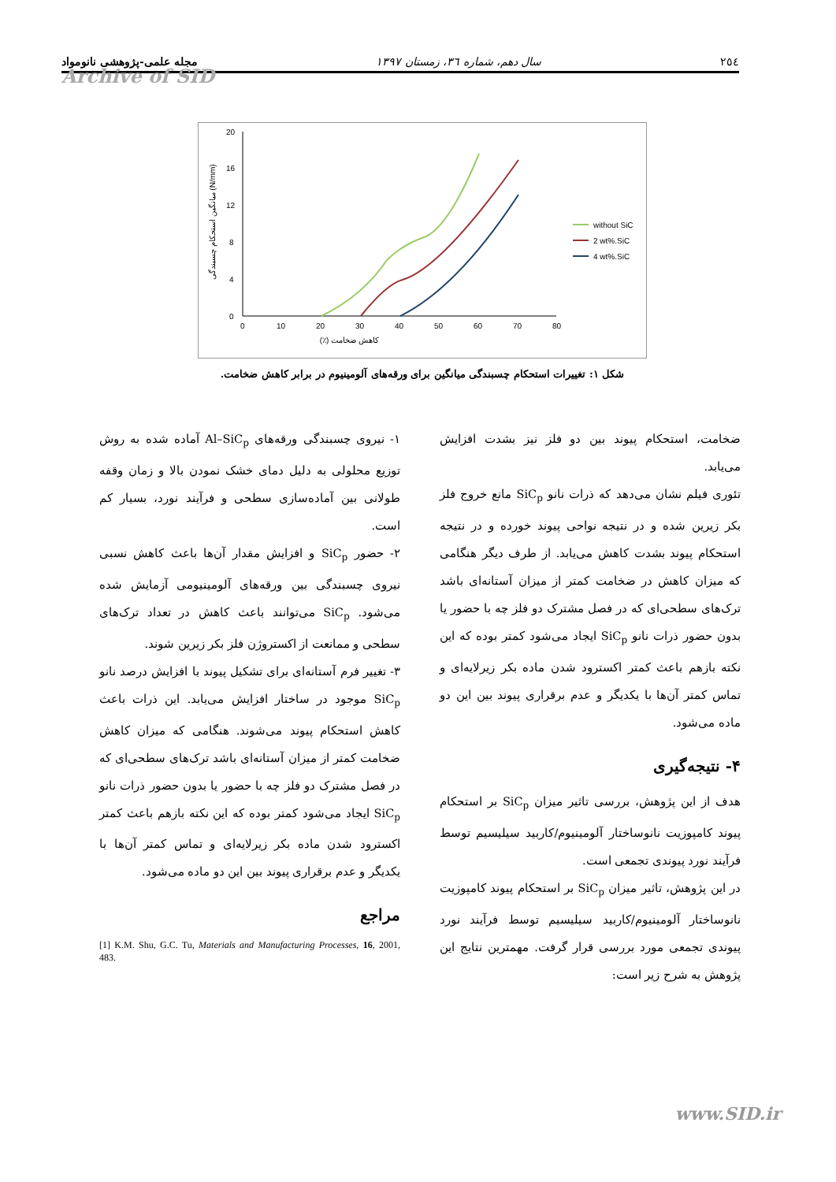۲٥٤ سال دهم، شماره ٣٦، زمستان ۱۳۹۷ مجله علمی-پژوهشی نانومواد
Archive of SID
0
4
8
12
16
20
0
10
20
30
40
50
60
70
80
کاهش ضخامت (٪)
میانگین استحکام چسبندگی (N/mm)
without SiC
2 wt%.SiC
4 wt%.SiC
شکل ۱: تغییرات استحکام چسبندگی میانگین برای ورقه‌های آلومینیوم در برابر کاهش ضخامت.
ضخامت، استحکام پیوند بین دو فلز نیز بشدت افزایش می‌یابد.
تئوری فیلم نشان می‌دهد که ذرات نانو SiC<sub>p</sub> مانع خروج فلز بکر زیرین شده و در نتیجه نواحی پیوند خورده و در نتیجه استحکام پیوند بشدت کاهش می‌یابد. از طرف دیگر هنگامی که میزان کاهش در ضخامت کمتر از میزان آستانه‌ای باشد ترک‌های سطحی‌ای که در فصل مشترک دو فلز چه با حضور یا بدون حضور ذرات نانو SiC<sub>p</sub> ایجاد می‌شود کمتر بوده که این نکته بازهم باعث کمتر اکسترود شدن ماده بکر زیرلایه‌ای و تماس کمتر آن‌ها با یکدیگر و عدم برقراری پیوند بین این دو ماده می‌شود.
۴- نتیجه‌گیری
هدف از این پژوهش، بررسی تاثیر میزان SiC<sub>p</sub> بر استحکام پیوند کامپوزیت نانوساختار آلومینیوم/کاربید سیلیسیم توسط فرآیند نورد پیوندی تجمعی است.
در این پژوهش، تاثیر میزان SiC<sub>p</sub> بر استحکام پیوند کامپوزیت نانوساختار آلومینیوم/کاربید سیلیسیم توسط فرآیند نورد پیوندی تجمعی مورد بررسی قرار گرفت. مهمترین نتایج این پژوهش به شرح زیر است:
۱- نیروی چسبندگی ورقه‌های Al–SiC<sub>p</sub> آماده شده به روش توزیع محلولی به دلیل دمای خشک نمودن بالا و زمان وقفه طولانی بین آماده‌سازی سطحی و فرآیند نورد، بسیار کم است.
۲- حضور SiC<sub>p</sub> و افزایش مقدار آن‌ها باعث کاهش نسبی نیروی چسبندگی بین ورقه‌های آلومینیومی آزمایش شده می‌شود. SiC<sub>p</sub> می‌توانند باعث کاهش در تعداد ترک‌های سطحی و ممانعت از اکستروژن فلز بکر زیرین شوند.
۳- تغییر فرم آستانه‌ای برای تشکیل پیوند با افزایش درصد نانو SiC<sub>p</sub> موجود در ساختار افزایش می‌یابد. این ذرات باعث کاهش استحکام پیوند می‌شوند. هنگامی که میزان کاهش ضخامت کمتر از میزان آستانه‌ای باشد ترک‌های سطحی‌ای که در فصل مشترک دو فلز چه با حضور یا بدون حضور ذرات نانو SiC<sub>p</sub> ایجاد می‌شود کمتر بوده که این نکته بازهم باعث کمتر اکسترود شدن ماده بکر زیرلایه‌ای و تماس کمتر آن‌ها با یکدیگر و عدم برقراری پیوند بین این دو ماده می‌شود.
مراجع
[1] K.M. Shu, G.C. Tu, Materials and Manufacturing Processes, 16, 2001, 483.
www.SID.ir